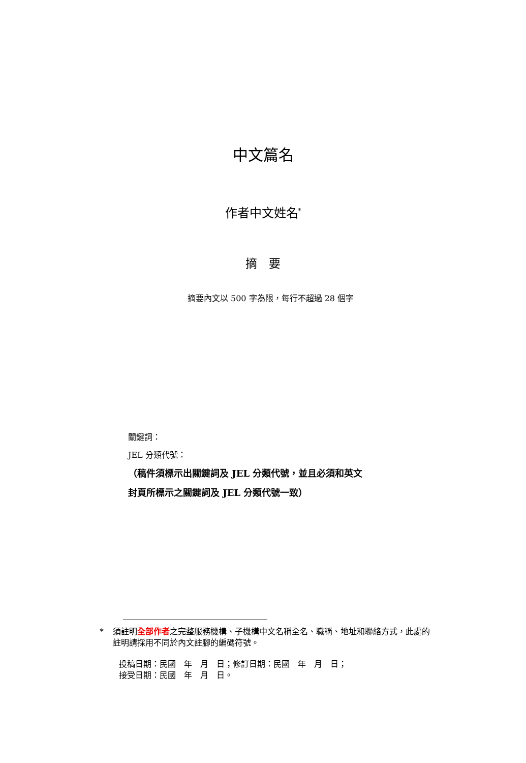中文篇名
作者中文姓名<sup>*</sup>
摘　要
摘要內文以 500 字為限，每行不超過 28 個字
關鍵詞：
JEL 分類代號：
（稿件須標示出關鍵詞及 JEL 分類代號，並且必須和英文
封頁所標示之關鍵詞及 JEL 分類代號一致）
* 須註明全部作者之完整服務機構、子機構中文名稱全名、職稱、地址和聯絡方式，此處的註明請採用不同於內文註腳的編碼符號。
投稿日期：民國　年　月　日；修訂日期：民國　年　月　日；
接受日期：民國　年　月　日。